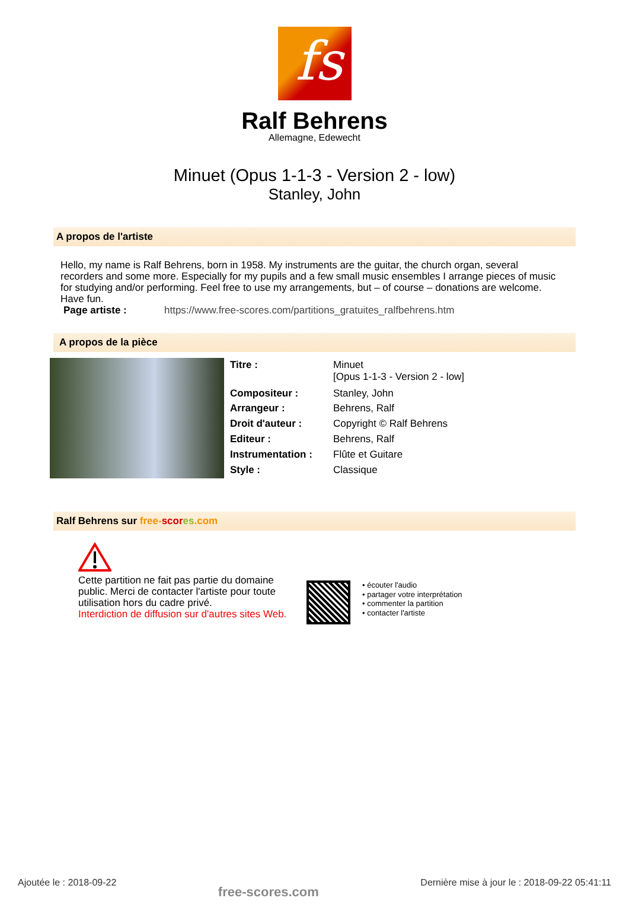fs
Ralf Behrens
Allemagne, Edewecht
Minuet (Opus 1-1-3 - Version 2 - low)
Stanley, John
A propos de l'artiste
Hello, my name is Ralf Behrens, born in 1958. My instruments are the guitar, the church organ, several recorders and some more. Especially for my pupils and a few small music ensembles I arrange pieces of music for studying and/or performing. Feel free to use my arrangements, but – of course – donations are welcome. Have fun.
Page artiste : https://www.free-scores.com/partitions_gratuites_ralfbehrens.htm
A propos de la pièce
| Titre : | Minuet [Opus 1-1-3 - Version 2 - low] |
| Compositeur : | Stanley, John |
| Arrangeur : | Behrens, Ralf |
| Droit d'auteur : | Copyright © Ralf Behrens |
| Editeur : | Behrens, Ralf |
| Instrumentation : | Flûte et Guitare |
| Style : | Classique |
Ralf Behrens sur free-scor es.com
Cette partition ne fait pas partie du domaine public. Merci de contacter l'artiste pour toute utilisation hors du cadre privé.
Interdiction de diffusion sur d'autres sites Web.
• écouter l'audio
• partager votre interprétation
• commenter la partition
• contacter l'artiste
Ajoutée le : 2018-09-22 free-scores.com Dernière mise à jour le : 2018-09-22 05:41:11